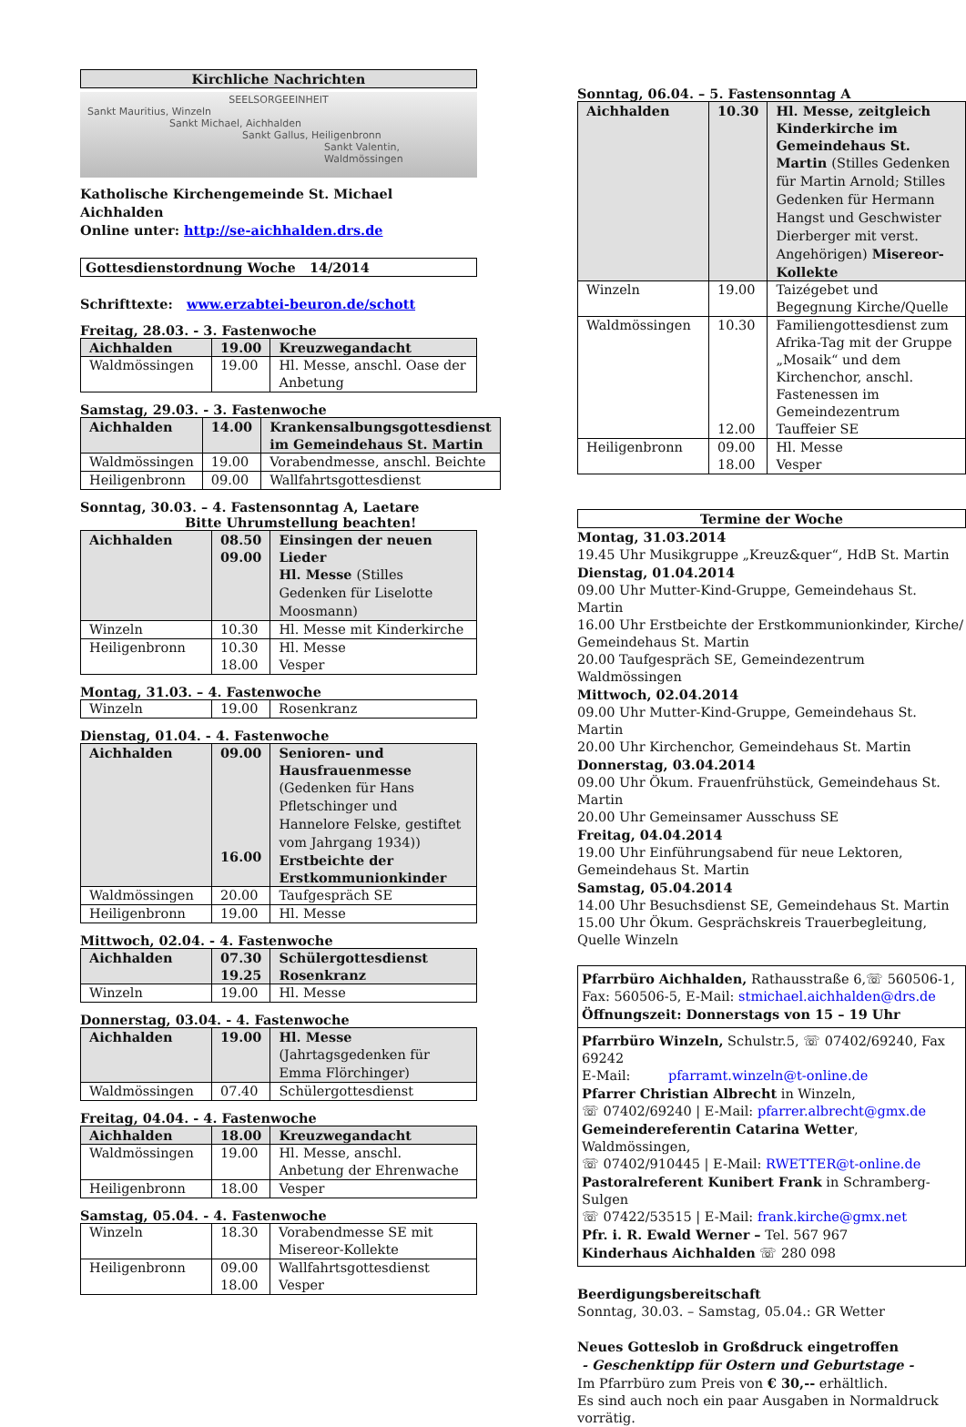Kirchliche Nachrichten
SEELSORGEEINHEIT
Sankt Mauritius, Winzeln
Sankt Michael, Aichhalden
Sankt Gallus, Heiligenbronn
Sankt Valentin, Waldmössingen
Katholische Kirchengemeinde St. Michael Aichhalden
Online unter: http://se-aichhalden.drs.de
Gottesdienstordnung Woche 14/2014
Schrifttexte: www.erzabtei-beuron.de/schott
Freitag, 28.03. - 3. Fastenwoche
| Aichhalden | 19.00 | Kreuzwegandacht |
| Waldmössingen | 19.00 | Hl. Messe, anschl. Oase der Anbetung |
Samstag, 29.03. - 3. Fastenwoche
| Aichhalden | 14.00 | Krankensalbungsgottesdienst im Gemeindehaus St. Martin |
| Waldmössingen | 19.00 | Vorabendmesse, anschl. Beichte |
| Heiligenbronn | 09.00 | Wallfahrtsgottesdienst |
Sonntag, 30.03. – 4. Fastensonntag A, Laetare
Bitte Uhrumstellung beachten!
| Aichhalden | 08.50 09.00 | Einsingen der neuen Lieder Hl. Messe (Stilles Gedenken für Liselotte Moosmann) |
| Winzeln | 10.30 | Hl. Messe mit Kinderkirche |
| Heiligenbronn | 10.30 18.00 | Hl. Messe Vesper |
Montag, 31.03. – 4. Fastenwoche
| Winzeln | 19.00 | Rosenkranz |
Dienstag, 01.04. - 4. Fastenwoche
| Aichhalden | 09.00 16.00 | Senioren- und Hausfrauenmesse (Gedenken für Hans Pfletschinger und Hannelore Felske, gestiftet vom Jahrgang 1934)) Erstbeichte der Erstkommunionkinder |
| Waldmössingen | 20.00 | Taufgespräch SE |
| Heiligenbronn | 19.00 | Hl. Messe |
Mittwoch, 02.04. - 4. Fastenwoche
| Aichhalden | 07.30 19.25 | Schülergottesdienst Rosenkranz |
| Winzeln | 19.00 | Hl. Messe |
Donnerstag, 03.04. - 4. Fastenwoche
| Aichhalden | 19.00 | Hl. Messe (Jahrtagsgedenken für Emma Flörchinger) |
| Waldmössingen | 07.40 | Schülergottesdienst |
Freitag, 04.04. - 4. Fastenwoche
| Aichhalden | 18.00 | Kreuzwegandacht |
| Waldmössingen | 19.00 | Hl. Messe, anschl. Anbetung der Ehrenwache |
| Heiligenbronn | 18.00 | Vesper |
Samstag, 05.04. - 4. Fastenwoche
| Winzeln | 18.30 | Vorabendmesse SE mit Misereor-Kollekte |
| Heiligenbronn | 09.00 18.00 | Wallfahrtsgottesdienst Vesper |
Sonntag, 06.04. – 5. Fastensonntag A
| Aichhalden | 10.30 | Hl. Messe, zeitgleich Kinderkirche im Gemeindehaus St. Martin (Stilles Gedenken für Martin Arnold; Stilles Gedenken für Hermann Hangst und Geschwister Dierberger mit verst. Angehörigen) Misereor-Kollekte |
| Winzeln | 19.00 | Taizégebet und Begegnung Kirche/Quelle |
| Waldmössingen | 10.30 12.00 | Familiengottesdienst zum Afrika-Tag mit der Gruppe „Mosaik“ und dem Kirchenchor, anschl. Fastenessen im Gemeindezentrum Tauffeier SE |
| Heiligenbronn | 09.00 18.00 | Hl. Messe Vesper |
Termine der Woche
Montag, 31.03.2014
19.45 Uhr Musikgruppe „Kreuz&quer“, HdB St. Martin
Dienstag, 01.04.2014
09.00 Uhr Mutter-Kind-Gruppe, Gemeindehaus St. Martin
16.00 Uhr Erstbeichte der Erstkommunionkinder, Kirche/ Gemeindehaus St. Martin
20.00 Taufgespräch SE, Gemeindezentrum Waldmössingen
Mittwoch, 02.04.2014
09.00 Uhr Mutter-Kind-Gruppe, Gemeindehaus St. Martin
20.00 Uhr Kirchenchor, Gemeindehaus St. Martin
Donnerstag, 03.04.2014
09.00 Uhr Ökum. Frauenfrühstück, Gemeindehaus St. Martin
20.00 Uhr Gemeinsamer Ausschuss SE
Freitag, 04.04.2014
19.00 Uhr Einführungsabend für neue Lektoren, Gemeindehaus St. Martin
Samstag, 05.04.2014
14.00 Uhr Besuchsdienst SE, Gemeindehaus St. Martin
15.00 Uhr Ökum. Gesprächskreis Trauerbegleitung, Quelle Winzeln
Pfarrbüro Aichhalden, Rathausstraße 6,☏ 560506-1, Fax: 560506-5, E-Mail: stmichael.aichhalden@drs.de
Öffnungszeit: Donnerstags von 15 – 19 Uhr
Pfarrbüro Winzeln, Schulstr.5, ☏ 07402/69240, Fax 69242
E-Mail: pfarramt.winzeln@t-online.de
Pfarrer Christian Albrecht in Winzeln,
☏ 07402/69240 | E-Mail: pfarrer.albrecht@gmx.de
Gemeindereferentin Catarina Wetter, Waldmössingen,
☏ 07402/910445 | E-Mail: RWETTER@t-online.de
Pastoralreferent Kunibert Frank in Schramberg-Sulgen
☏ 07422/53515 | E-Mail: frank.kirche@gmx.net
Pfr. i. R. Ewald Werner – Tel. 567 967
Kinderhaus Aichhalden ☏ 280 098
Beerdigungsbereitschaft
Sonntag, 30.03. – Samstag, 05.04.: GR Wetter
Neues Gotteslob in Großdruck eingetroffen
- Geschenktipp für Ostern und Geburtstage -
Im Pfarrbüro zum Preis von € 30,-- erhältlich.
Es sind auch noch ein paar Ausgaben in Normaldruck vorrätig.